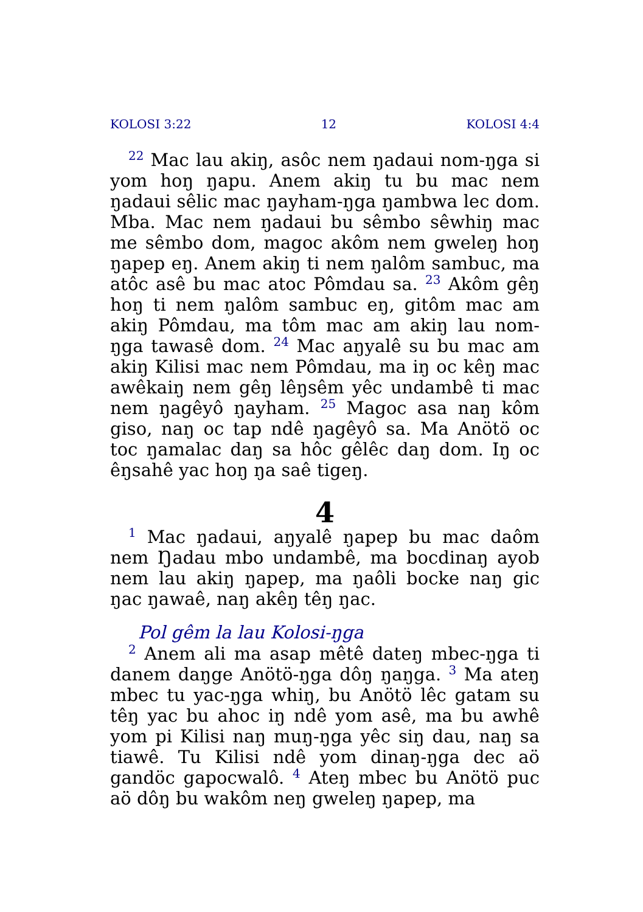KOLOSI 3:22 12 KOLOSI 4:4
<sup>22</sup> Mac lau akiŋ, asôc nem ŋadaui nom-ŋga si yom hoŋ ŋapu. Anem akiŋ tu bu mac nem ŋadaui sêlic mac ŋayham-ŋga ŋambwa lec dom. Mba. Mac nem ŋadaui bu sêmbo sêwhiŋ mac me sêmbo dom, magoc akôm nem gweleŋ hoŋ ŋapep eŋ. Anem akiŋ ti nem ŋalôm sambuc, ma atôc asê bu mac atoc Pômdau sa. <sup>23</sup> Akôm gêŋ hoŋ ti nem ŋalôm sambuc eŋ, gitôm mac am akiŋ Pômdau, ma tôm mac am akiŋ lau nom-ŋga tawasê dom. <sup>24</sup> Mac aŋyalê su bu mac am akiŋ Kilisi mac nem Pômdau, ma iŋ oc kêŋ mac awêkaiŋ nem gêŋ lêŋsêm yêc undambê ti mac nem ŋagêyô ŋayham. <sup>25</sup> Magoc asa naŋ kôm giso, naŋ oc tap ndê ŋagêyô sa. Ma Anötö oc toc ŋamalac daŋ sa hôc gêlêc daŋ dom. Iŋ oc êŋsahê yac hoŋ ŋa saê tigeŋ.
4
<sup>1</sup> Mac ŋadaui, aŋyalê ŋapep bu mac daôm nem Ŋadau mbo undambê, ma bocdinaŋ ayob nem lau akiŋ ŋapep, ma ŋaôli bocke naŋ gic ŋac ŋawaê, naŋ akêŋ têŋ ŋac.
Pol gêm la lau Kolosi-ŋga
<sup>2</sup> Anem ali ma asap mêtê dateŋ mbec-ŋga ti danem daŋge Anötö-ŋga dôŋ ŋaŋga. <sup>3</sup> Ma ateŋ mbec tu yac-ŋga whiŋ, bu Anötö lêc gatam su têŋ yac bu ahoc iŋ ndê yom asê, ma bu awhê yom pi Kilisi naŋ muŋ-ŋga yêc siŋ dau, naŋ sa tiawê. Tu Kilisi ndê yom dinaŋ-ŋga dec aö gandöc gapocwalô. <sup>4</sup> Ateŋ mbec bu Anötö puc aö dôŋ bu wakôm neŋ gweleŋ ŋapep, ma